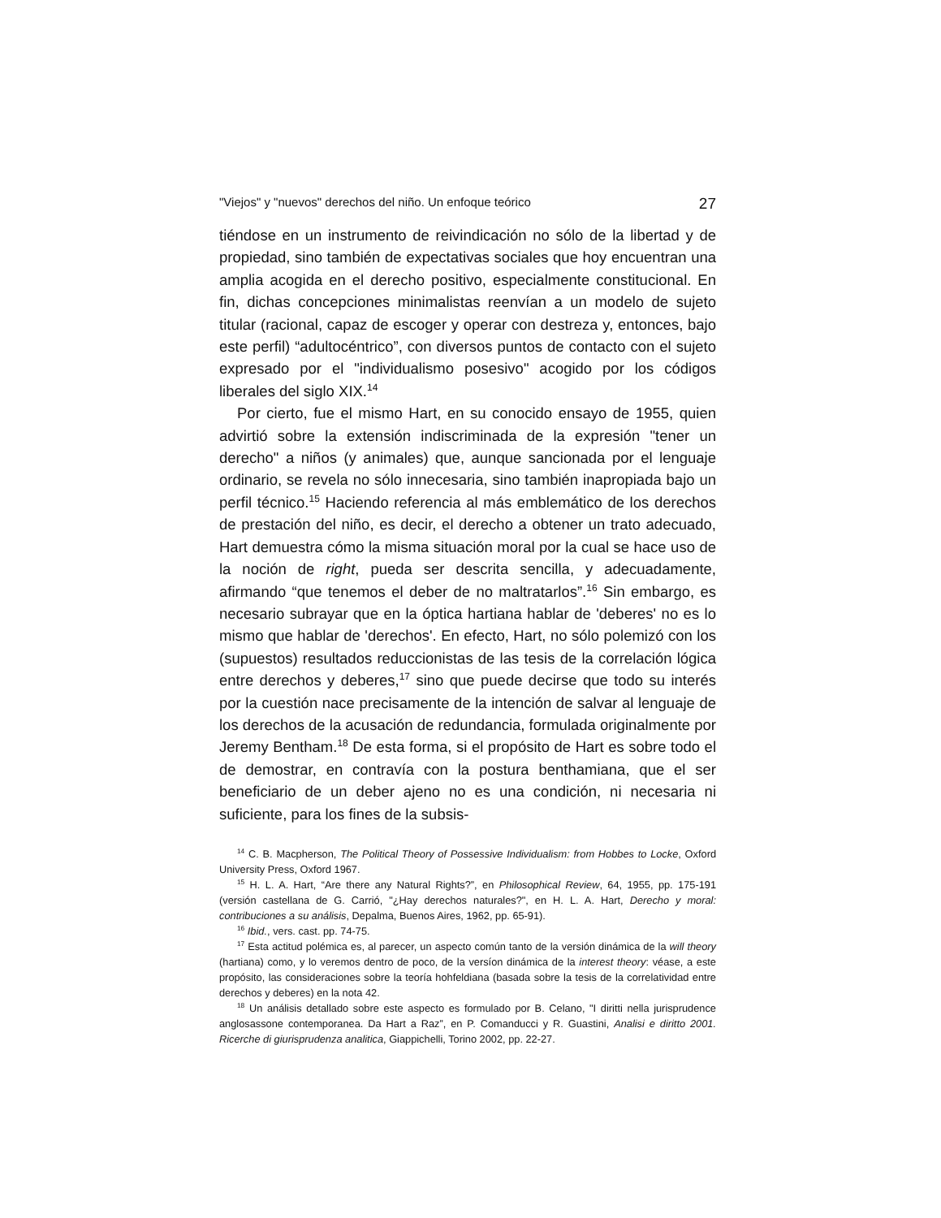"Viejos" y "nuevos" derechos del niño. Un enfoque teórico 27
tiéndose en un instrumento de reivindicación no sólo de la libertad y de propiedad, sino también de expectativas sociales que hoy encuentran una amplia acogida en el derecho positivo, especialmente constitucional. En fin, dichas concepciones minimalistas reenvían a un modelo de sujeto titular (racional, capaz de escoger y operar con destreza y, entonces, bajo este perfil) “adultocéntrico”, con diversos puntos de contacto con el sujeto expresado por el "individualismo posesivo" acogido por los códigos liberales del siglo XIX.<sup>14</sup>
Por cierto, fue el mismo Hart, en su conocido ensayo de 1955, quien advirtió sobre la extensión indiscriminada de la expresión "tener un derecho" a niños (y animales) que, aunque sancionada por el lenguaje ordinario, se revela no sólo innecesaria, sino también inapropiada bajo un perfil técnico.<sup>15</sup> Haciendo referencia al más emblemático de los derechos de prestación del niño, es decir, el derecho a obtener un trato adecuado, Hart demuestra cómo la misma situación moral por la cual se hace uso de la noción de right, pueda ser descrita sencilla, y adecuadamente, afirmando “que tenemos el deber de no maltratarlos”.<sup>16</sup> Sin embargo, es necesario subrayar que en la óptica hartiana hablar de 'deberes' no es lo mismo que hablar de 'derechos'. En efecto, Hart, no sólo polemizó con los (supuestos) resultados reduccionistas de las tesis de la correlación lógica entre derechos y deberes,<sup>17</sup> sino que puede decirse que todo su interés por la cuestión nace precisamente de la intención de salvar al lenguaje de los derechos de la acusación de redundancia, formulada originalmente por Jeremy Bentham.<sup>18</sup> De esta forma, si el propósito de Hart es sobre todo el de demostrar, en contravía con la postura benthamiana, que el ser beneficiario de un deber ajeno no es una condición, ni necesaria ni suficiente, para los fines de la subsis-
<sup>14</sup> C. B. Macpherson, The Political Theory of Possessive Individualism: from Hobbes to Locke, Oxford University Press, Oxford 1967.
<sup>15</sup> H. L. A. Hart, “Are there any Natural Rights?”, en Philosophical Review, 64, 1955, pp. 175-191 (versión castellana de G. Carrió, "¿Hay derechos naturales?", en H. L. A. Hart, Derecho y moral: contribuciones a su análisis, Depalma, Buenos Aires, 1962, pp. 65-91).
<sup>16</sup> Ibid., vers. cast. pp. 74-75.
<sup>17</sup> Esta actitud polémica es, al parecer, un aspecto común tanto de la versión dinámica de la will theory (hartiana) como, y lo veremos dentro de poco, de la versíon dinámica de la interest theory: véase, a este propósito, las consideraciones sobre la teoría hohfeldiana (basada sobre la tesis de la correlatividad entre derechos y deberes) en la nota 42.
<sup>18</sup> Un análisis detallado sobre este aspecto es formulado por B. Celano, "I diritti nella jurisprudence anglosassone contemporanea. Da Hart a Raz”, en P. Comanducci y R. Guastini, Analisi e diritto 2001. Ricerche di giurisprudenza analitica, Giappichelli, Torino 2002, pp. 22-27.